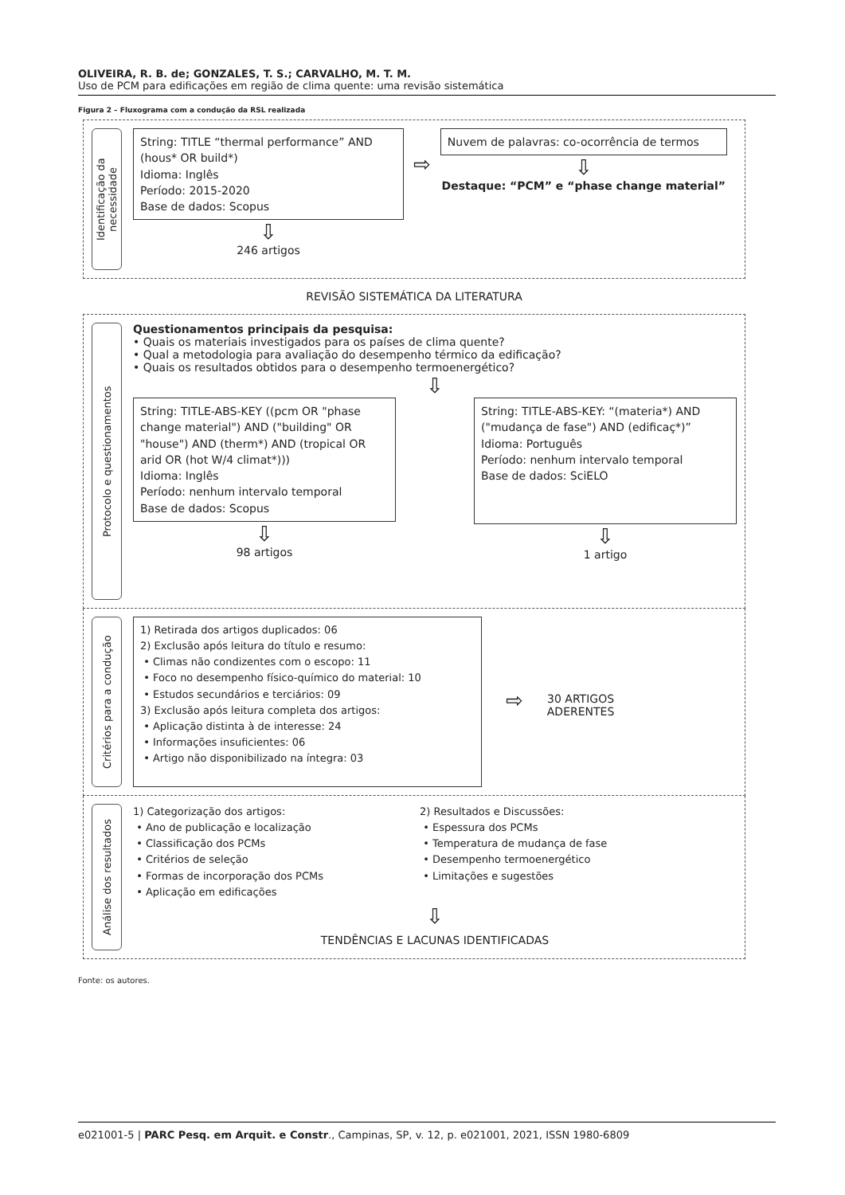OLIVEIRA, R. B. de; GONZALES, T. S.; CARVALHO, M. T. M.
Uso de PCM para edificações em região de clima quente: uma revisão sistemática
Figura 2 – Fluxograma com a condução da RSL realizada
Identificação da necessidade
String: TITLE “thermal performance” AND (hous* OR build*)
Idioma: Inglês
Período: 2015-2020
Base de dados: Scopus
⇩
246 artigos
⇨
Nuvem de palavras: co-ocorrência de termos
⇩
Destaque: “PCM” e “phase change material”
REVISÃO SISTEMÁTICA DA LITERATURA
Protocolo e questionamentos
Questionamentos principais da pesquisa:
• Quais os materiais investigados para os países de clima quente?
• Qual a metodologia para avaliação do desempenho térmico da edificação?
• Quais os resultados obtidos para o desempenho termoenergético?
⇩
String: TITLE-ABS-KEY ((pcm OR "phase change material") AND ("building" OR "house") AND (therm*) AND (tropical OR arid OR (hot W/4 climat*)))
Idioma: Inglês
Período: nenhum intervalo temporal
Base de dados: Scopus
⇩
98 artigos
String: TITLE-ABS-KEY: “(materia*) AND ("mudança de fase") AND (edificaç*)”
Idioma: Português
Período: nenhum intervalo temporal
Base de dados: SciELO
⇩
1 artigo
Critérios para a condução
1) Retirada dos artigos duplicados: 06
2) Exclusão após leitura do título e resumo:
• Climas não condizentes com o escopo: 11
• Foco no desempenho físico-químico do material: 10
• Estudos secundários e terciários: 09
3) Exclusão após leitura completa dos artigos:
• Aplicação distinta à de interesse: 24
• Informações insuficientes: 06
• Artigo não disponibilizado na íntegra: 03
⇨
30 ARTIGOS
ADERENTES
Análise dos resultados
1) Categorização dos artigos:
• Ano de publicação e localização
• Classificação dos PCMs
• Critérios de seleção
• Formas de incorporação dos PCMs
• Aplicação em edificações
2) Resultados e Discussões:
• Espessura dos PCMs
• Temperatura de mudança de fase
• Desempenho termoenergético
• Limitações e sugestões
⇩
TENDÊNCIAS E LACUNAS IDENTIFICADAS
Fonte: os autores.
e021001-5 | PARC Pesq. em Arquit. e Constr., Campinas, SP, v. 12, p. e021001, 2021, ISSN 1980-6809